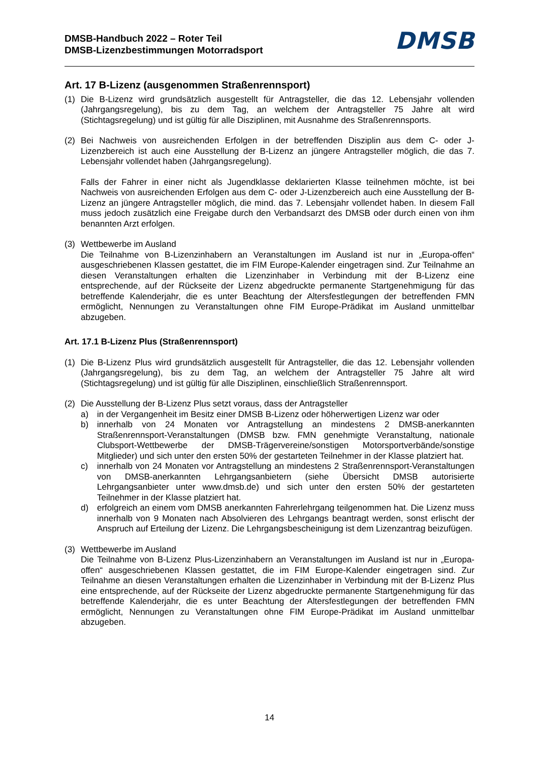DMSB-Handbuch 2022 – Roter Teil
DMSB-Lizenzbestimmungen Motorradsport
DMSB
Art. 17 B-Lizenz (ausgenommen Straßenrennsport)
(1) Die B-Lizenz wird grundsätzlich ausgestellt für Antragsteller, die das 12. Lebensjahr vollenden (Jahrgangsregelung), bis zu dem Tag, an welchem der Antragsteller 75 Jahre alt wird (Stichtagsregelung) und ist gültig für alle Disziplinen, mit Ausnahme des Straßenrennsports.
(2) Bei Nachweis von ausreichenden Erfolgen in der betreffenden Disziplin aus dem C- oder J-Lizenzbereich ist auch eine Ausstellung der B-Lizenz an jüngere Antragsteller möglich, die das 7. Lebensjahr vollendet haben (Jahrgangsregelung).
Falls der Fahrer in einer nicht als Jugendklasse deklarierten Klasse teilnehmen möchte, ist bei Nachweis von ausreichenden Erfolgen aus dem C- oder J-Lizenzbereich auch eine Ausstellung der B-Lizenz an jüngere Antragsteller möglich, die mind. das 7. Lebensjahr vollendet haben. In diesem Fall muss jedoch zusätzlich eine Freigabe durch den Verbandsarzt des DMSB oder durch einen von ihm benannten Arzt erfolgen.
(3) Wettbewerbe im Ausland
Die Teilnahme von B-Lizenzinhabern an Veranstaltungen im Ausland ist nur in „Europa-offen“ ausgeschriebenen Klassen gestattet, die im FIM Europe-Kalender eingetragen sind. Zur Teilnahme an diesen Veranstaltungen erhalten die Lizenzinhaber in Verbindung mit der B-Lizenz eine entsprechende, auf der Rückseite der Lizenz abgedruckte permanente Startgenehmigung für das betreffende Kalenderjahr, die es unter Beachtung der Altersfestlegungen der betreffenden FMN ermöglicht, Nennungen zu Veranstaltungen ohne FIM Europe-Prädikat im Ausland unmittelbar abzugeben.
Art. 17.1 B-Lizenz Plus (Straßenrennsport)
(1) Die B-Lizenz Plus wird grundsätzlich ausgestellt für Antragsteller, die das 12. Lebensjahr vollenden (Jahrgangsregelung), bis zu dem Tag, an welchem der Antragsteller 75 Jahre alt wird (Stichtagsregelung) und ist gültig für alle Disziplinen, einschließlich Straßenrennsport.
(2) Die Ausstellung der B-Lizenz Plus setzt voraus, dass der Antragsteller
a) in der Vergangenheit im Besitz einer DMSB B-Lizenz oder höherwertigen Lizenz war oder
b) innerhalb von 24 Monaten vor Antragstellung an mindestens 2 DMSB-anerkannten Straßenrennsport-Veranstaltungen (DMSB bzw. FMN genehmigte Veranstaltung, nationale Clubsport-Wettbewerbe der DMSB-Trägervereine/sonstigen Motorsportverbände/sonstige Mitglieder) und sich unter den ersten 50% der gestarteten Teilnehmer in der Klasse platziert hat.
c) innerhalb von 24 Monaten vor Antragstellung an mindestens 2 Straßenrennsport-Veranstaltungen von DMSB-anerkannten Lehrgangsanbietern (siehe Übersicht DMSB autorisierte Lehrgangsanbieter unter www.dmsb.de) und sich unter den ersten 50% der gestarteten Teilnehmer in der Klasse platziert hat.
d) erfolgreich an einem vom DMSB anerkannten Fahrerlehrgang teilgenommen hat. Die Lizenz muss innerhalb von 9 Monaten nach Absolvieren des Lehrgangs beantragt werden, sonst erlischt der Anspruch auf Erteilung der Lizenz. Die Lehrgangsbescheinigung ist dem Lizenzantrag beizufügen.
(3) Wettbewerbe im Ausland
Die Teilnahme von B-Lizenz Plus-Lizenzinhabern an Veranstaltungen im Ausland ist nur in „Europa-offen“ ausgeschriebenen Klassen gestattet, die im FIM Europe-Kalender eingetragen sind. Zur Teilnahme an diesen Veranstaltungen erhalten die Lizenzinhaber in Verbindung mit der B-Lizenz Plus eine entsprechende, auf der Rückseite der Lizenz abgedruckte permanente Startgenehmigung für das betreffende Kalenderjahr, die es unter Beachtung der Altersfestlegungen der betreffenden FMN ermöglicht, Nennungen zu Veranstaltungen ohne FIM Europe-Prädikat im Ausland unmittelbar abzugeben.
14